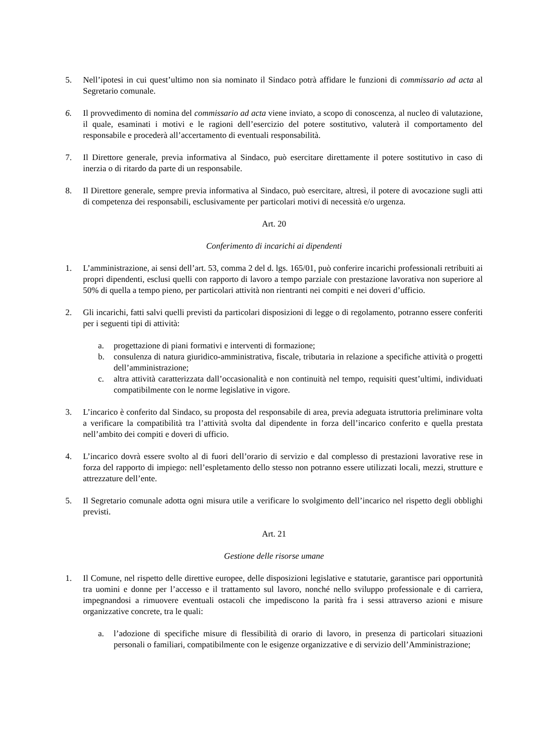5. Nell’ipotesi in cui quest’ultimo non sia nominato il Sindaco potrà affidare le funzioni di commissario ad acta al Segretario comunale.
6. Il provvedimento di nomina del commissario ad acta viene inviato, a scopo di conoscenza, al nucleo di valutazione, il quale, esaminati i motivi e le ragioni dell’esercizio del potere sostitutivo, valuterà il comportamento del responsabile e procederà all’accertamento di eventuali responsabilità.
7. Il Direttore generale, previa informativa al Sindaco, può esercitare direttamente il potere sostitutivo in caso di inerzia o di ritardo da parte di un responsabile.
8. Il Direttore generale, sempre previa informativa al Sindaco, può esercitare, altresì, il potere di avocazione sugli atti di competenza dei responsabili, esclusivamente per particolari motivi di necessità e/o urgenza.
Art. 20
Conferimento di incarichi ai dipendenti
1. L’amministrazione, ai sensi dell’art. 53, comma 2 del d. lgs. 165/01, può conferire incarichi professionali retribuiti ai propri dipendenti, esclusi quelli con rapporto di lavoro a tempo parziale con prestazione lavorativa non superiore al 50% di quella a tempo pieno, per particolari attività non rientranti nei compiti e nei doveri d’ufficio.
2. Gli incarichi, fatti salvi quelli previsti da particolari disposizioni di legge o di regolamento, potranno essere conferiti per i seguenti tipi di attività:
a. progettazione di piani formativi e interventi di formazione;
b. consulenza di natura giuridico-amministrativa, fiscale, tributaria in relazione a specifiche attività o progetti dell’amministrazione;
c. altra attività caratterizzata dall’occasionalità e non continuità nel tempo, requisiti quest’ultimi, individuati compatibilmente con le norme legislative in vigore.
3. L’incarico è conferito dal Sindaco, su proposta del responsabile di area, previa adeguata istruttoria preliminare volta a verificare la compatibilità tra l’attività svolta dal dipendente in forza dell’incarico conferito e quella prestata nell’ambito dei compiti e doveri di ufficio.
4. L’incarico dovrà essere svolto al di fuori dell’orario di servizio e dal complesso di prestazioni lavorative rese in forza del rapporto di impiego: nell’espletamento dello stesso non potranno essere utilizzati locali, mezzi, strutture e attrezzature dell’ente.
5. Il Segretario comunale adotta ogni misura utile a verificare lo svolgimento dell’incarico nel rispetto degli obblighi previsti.
Art. 21
Gestione delle risorse umane
1. Il Comune, nel rispetto delle direttive europee, delle disposizioni legislative e statutarie, garantisce pari opportunità tra uomini e donne per l’accesso e il trattamento sul lavoro, nonché nello sviluppo professionale e di carriera, impegnandosi a rimuovere eventuali ostacoli che impediscono la parità fra i sessi attraverso azioni e misure organizzative concrete, tra le quali:
a. l’adozione di specifiche misure di flessibilità di orario di lavoro, in presenza di particolari situazioni personali o familiari, compatibilmente con le esigenze organizzative e di servizio dell’Amministrazione;